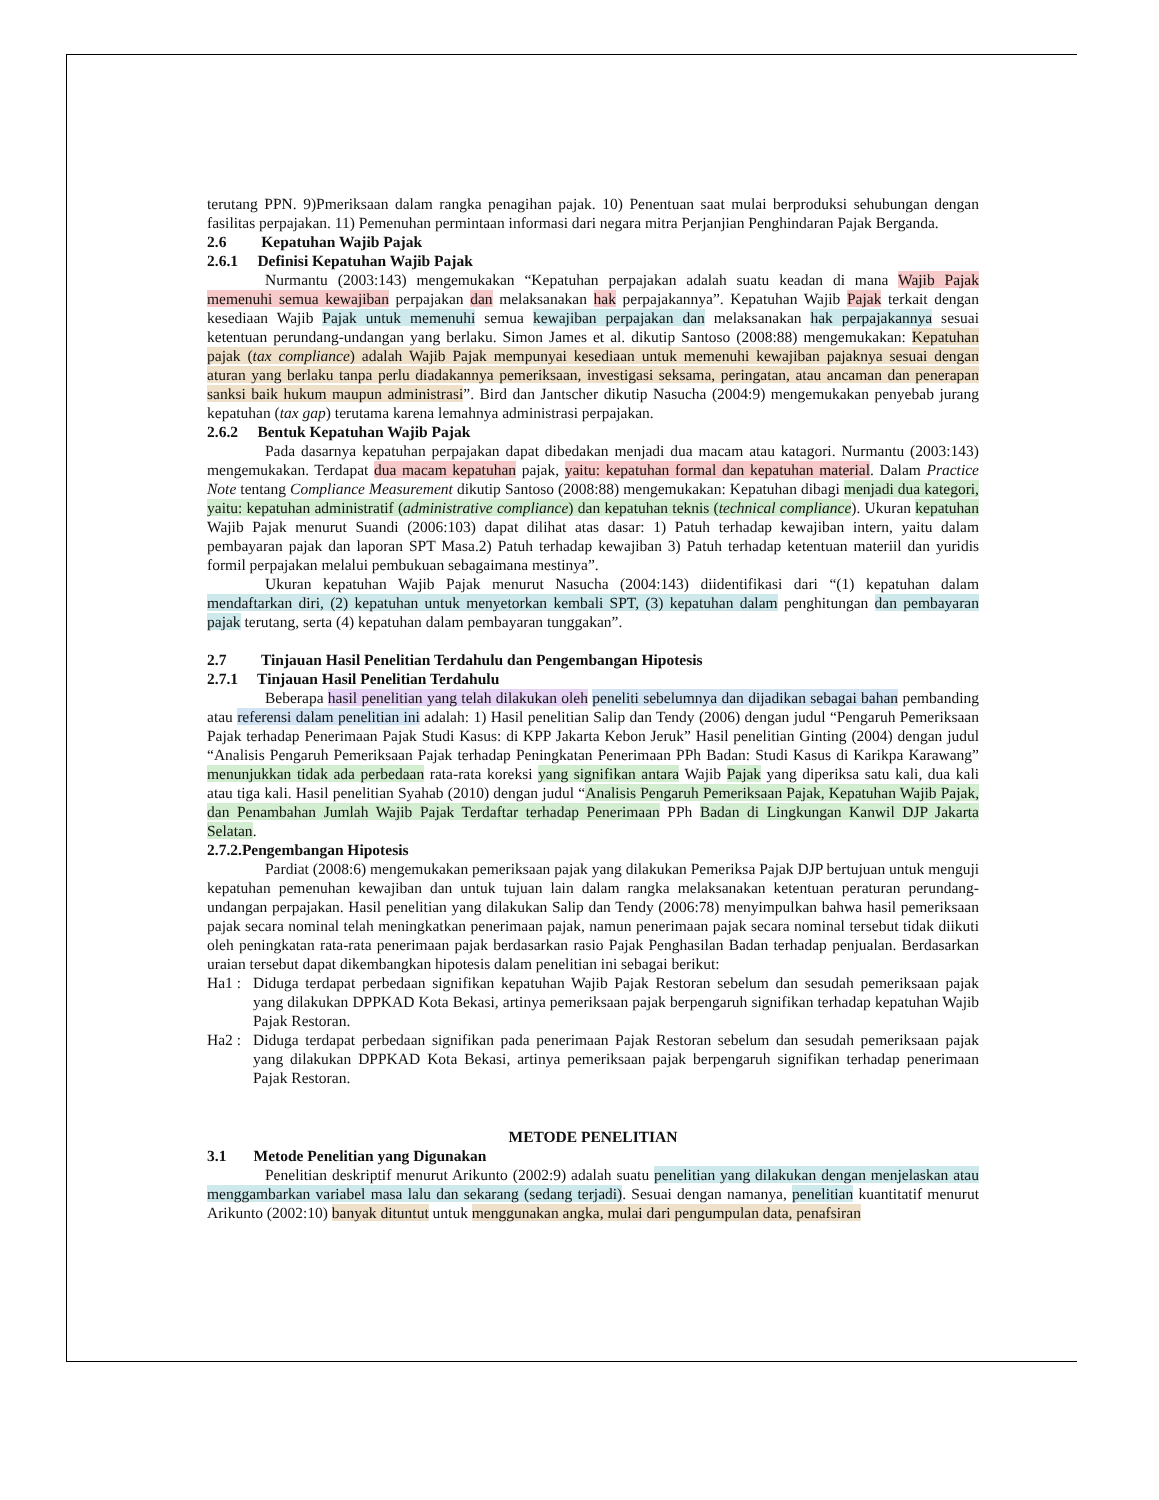terutang PPN. 9)Pmeriksaan dalam rangka penagihan pajak. 10) Penentuan saat mulai berproduksi sehubungan dengan fasilitas perpajakan. 11) Pemenuhan permintaan informasi dari negara mitra Perjanjian Penghindaran Pajak Berganda.
2.6 Kepatuhan Wajib Pajak
2.6.1 Definisi Kepatuhan Wajib Pajak
Nurmantu (2003:143) mengemukakan “Kepatuhan perpajakan adalah suatu keadan di mana Wajib Pajak memenuhi semua kewajiban perpajakan dan melaksanakan hak perpajakannya”. Kepatuhan Wajib Pajak terkait dengan kesediaan Wajib Pajak untuk memenuhi semua kewajiban perpajakan dan melaksanakan hak perpajakannya sesuai ketentuan perundang-undangan yang berlaku. Simon James et al. dikutip Santoso (2008:88) mengemukakan: Kepatuhan pajak (tax compliance) adalah Wajib Pajak mempunyai kesediaan untuk memenuhi kewajiban pajaknya sesuai dengan aturan yang berlaku tanpa perlu diadakannya pemeriksaan, investigasi seksama, peringatan, atau ancaman dan penerapan sanksi baik hukum maupun administrasi”. Bird dan Jantscher dikutip Nasucha (2004:9) mengemukakan penyebab jurang kepatuhan (tax gap) terutama karena lemahnya administrasi perpajakan.
2.6.2 Bentuk Kepatuhan Wajib Pajak
Pada dasarnya kepatuhan perpajakan dapat dibedakan menjadi dua macam atau katagori. Nurmantu (2003:143) mengemukakan. Terdapat dua macam kepatuhan pajak, yaitu: kepatuhan formal dan kepatuhan material. Dalam Practice Note tentang Compliance Measurement dikutip Santoso (2008:88) mengemukakan: Kepatuhan dibagi menjadi dua kategori, yaitu: kepatuhan administratif (administrative compliance) dan kepatuhan teknis (technical compliance). Ukuran kepatuhan Wajib Pajak menurut Suandi (2006:103) dapat dilihat atas dasar: 1) Patuh terhadap kewajiban intern, yaitu dalam pembayaran pajak dan laporan SPT Masa.2) Patuh terhadap kewajiban 3) Patuh terhadap ketentuan materiil dan yuridis formil perpajakan melalui pembukuan sebagaimana mestinya”.
Ukuran kepatuhan Wajib Pajak menurut Nasucha (2004:143) diidentifikasi dari “(1) kepatuhan dalam mendaftarkan diri, (2) kepatuhan untuk menyetorkan kembali SPT, (3) kepatuhan dalam penghitungan dan pembayaran pajak terutang, serta (4) kepatuhan dalam pembayaran tunggakan”.
2.7 Tinjauan Hasil Penelitian Terdahulu dan Pengembangan Hipotesis
2.7.1 Tinjauan Hasil Penelitian Terdahulu
Beberapa hasil penelitian yang telah dilakukan oleh peneliti sebelumnya dan dijadikan sebagai bahan pembanding atau referensi dalam penelitian ini adalah: 1) Hasil penelitian Salip dan Tendy (2006) dengan judul “Pengaruh Pemeriksaan Pajak terhadap Penerimaan Pajak Studi Kasus: di KPP Jakarta Kebon Jeruk” Hasil penelitian Ginting (2004) dengan judul “Analisis Pengaruh Pemeriksaan Pajak terhadap Peningkatan Penerimaan PPh Badan: Studi Kasus di Karikpa Karawang” menunjukkan tidak ada perbedaan rata-rata koreksi yang signifikan antara Wajib Pajak yang diperiksa satu kali, dua kali atau tiga kali. Hasil penelitian Syahab (2010) dengan judul “Analisis Pengaruh Pemeriksaan Pajak, Kepatuhan Wajib Pajak, dan Penambahan Jumlah Wajib Pajak Terdaftar terhadap Penerimaan PPh Badan di Lingkungan Kanwil DJP Jakarta Selatan.
2.7.2.Pengembangan Hipotesis
Pardiat (2008:6) mengemukakan pemeriksaan pajak yang dilakukan Pemeriksa Pajak DJP bertujuan untuk menguji kepatuhan pemenuhan kewajiban dan untuk tujuan lain dalam rangka melaksanakan ketentuan peraturan perundang-undangan perpajakan. Hasil penelitian yang dilakukan Salip dan Tendy (2006:78) menyimpulkan bahwa hasil pemeriksaan pajak secara nominal telah meningkatkan penerimaan pajak, namun penerimaan pajak secara nominal tersebut tidak diikuti oleh peningkatan rata-rata penerimaan pajak berdasarkan rasio Pajak Penghasilan Badan terhadap penjualan. Berdasarkan uraian tersebut dapat dikembangkan hipotesis dalam penelitian ini sebagai berikut:
Ha1 : Diduga terdapat perbedaan signifikan kepatuhan Wajib Pajak Restoran sebelum dan sesudah pemeriksaan pajak yang dilakukan DPPKAD Kota Bekasi, artinya pemeriksaan pajak berpengaruh signifikan terhadap kepatuhan Wajib Pajak Restoran.
Ha2 : Diduga terdapat perbedaan signifikan pada penerimaan Pajak Restoran sebelum dan sesudah pemeriksaan pajak yang dilakukan DPPKAD Kota Bekasi, artinya pemeriksaan pajak berpengaruh signifikan terhadap penerimaan Pajak Restoran.
METODE PENELITIAN
3.1 Metode Penelitian yang Digunakan
Penelitian deskriptif menurut Arikunto (2002:9) adalah suatu penelitian yang dilakukan dengan menjelaskan atau menggambarkan variabel masa lalu dan sekarang (sedang terjadi). Sesuai dengan namanya, penelitian kuantitatif menurut Arikunto (2002:10) banyak dituntut untuk menggunakan angka, mulai dari pengumpulan data, penafsiran